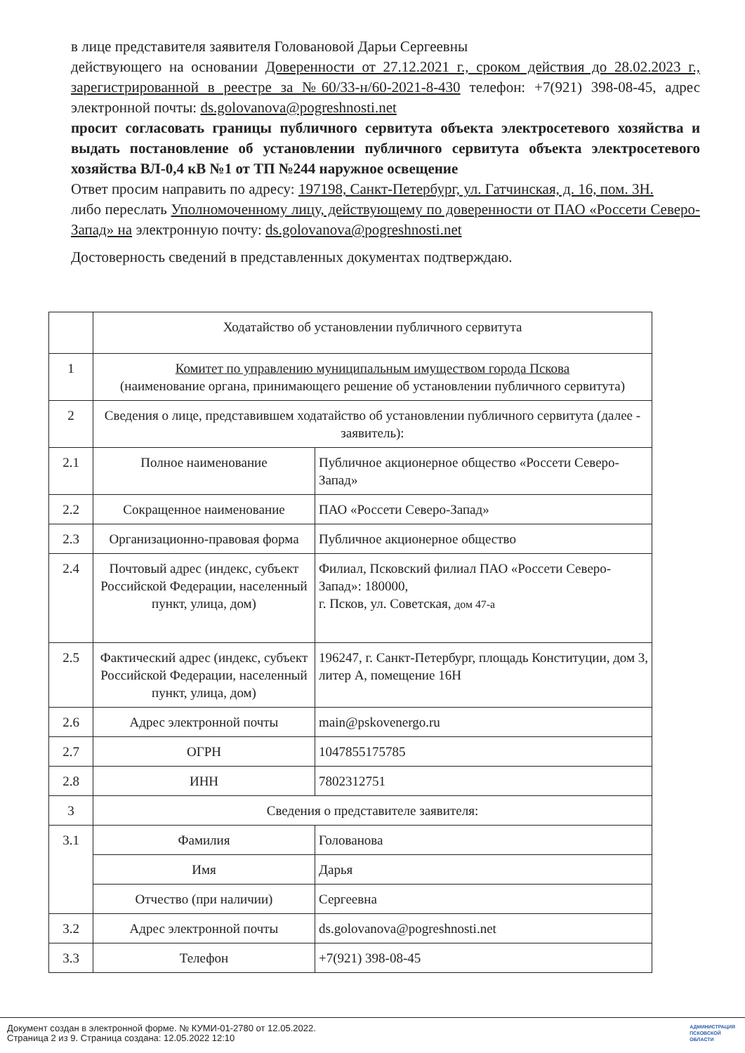в лице представителя заявителя Головановой Дарьи Сергеевны
действующего на основании Доверенности от 27.12.2021 г., сроком действия до 28.02.2023 г., зарегистрированной в реестре за №60/33-н/60-2021-8-430 телефон: +7(921) 398-08-45, адрес электронной почты: ds.golovanova@pogreshnosti.net
просит согласовать границы публичного сервитута объекта электросетевого хозяйства и выдать постановление об установлении публичного сервитута объекта электросетевого хозяйства ВЛ-0,4 кВ №1 от ТП №244 наружное освещение
Ответ просим направить по адресу: 197198, Санкт-Петербург, ул. Гатчинская, д. 16, пом. 3Н.
либо переслать Уполномоченному лицу, действующему по доверенности от ПАО «Россети Северо-Запад» на электронную почту: ds.golovanova@pogreshnosti.net
Достоверность сведений в представленных документах подтверждаю.
| | Ходатайство об установлении публичного сервитута | |
| 1 | Комитет по управлению муниципальным имуществом города Пскова (наименование органа, принимающего решение об установлении публичного сервитута) | |
| 2 | Сведения о лице, представившем ходатайство об установлении публичного сервитута (далее - заявитель): | |
| 2.1 | Полное наименование | Публичное акционерное общество «Россети Северо-Запад» |
| 2.2 | Сокращенное наименование | ПАО «Россети Северо-Запад» |
| 2.3 | Организационно-правовая форма | Публичное акционерное общество |
| 2.4 | Почтовый адрес (индекс, субъект Российской Федерации, населенный пункт, улица, дом) | Филиал, Псковский филиал ПАО «Россети Северо-Запад»: 180000, г. Псков, ул. Советская, дом 47-а |
| 2.5 | Фактический адрес (индекс, субъект Российской Федерации, населенный пункт, улица, дом) | 196247, г. Санкт-Петербург, площадь Конституции, дом 3, литер А, помещение 16Н |
| 2.6 | Адрес электронной почты | main@pskovenergo.ru |
| 2.7 | ОГРН | 1047855175785 |
| 2.8 | ИНН | 7802312751 |
| 3 | Сведения о представителе заявителя: | |
| 3.1 | Фамилия | Голованова |
| | Имя | Дарья |
| | Отчество (при наличии) | Сергеевна |
| 3.2 | Адрес электронной почты | ds.golovanova@pogreshnosti.net |
| 3.3 | Телефон | +7(921) 398-08-45 |
Документ создан в электронной форме. № КУМИ-01-2780 от 12.05.2022.
Страница 2 из 9. Страница создана: 12.05.2022 12:10
АДМИНИСТРАЦИЯ
ПСКОВСКОЙ
ОБЛАСТИ